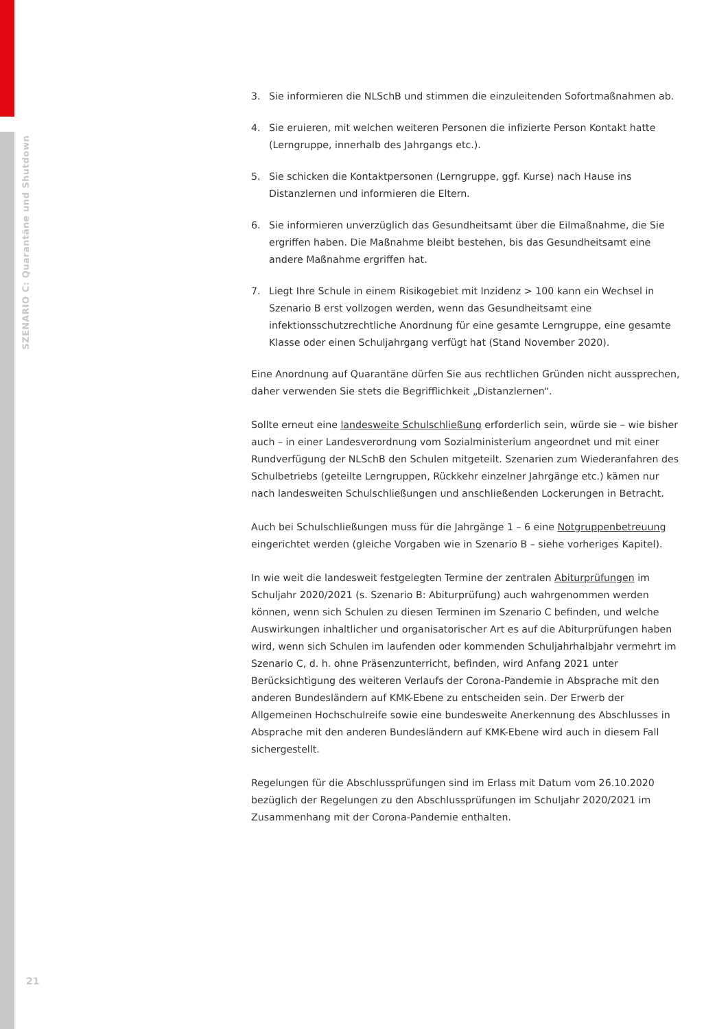SZENARIO C: Quarantäne und Shutdown
3. Sie informieren die NLSchB und stimmen die einzuleitenden Sofortmaßnahmen ab.
4. Sie eruieren, mit welchen weiteren Personen die infizierte Person Kontakt hatte (Lerngruppe, innerhalb des Jahrgangs etc.).
5. Sie schicken die Kontaktpersonen (Lerngruppe, ggf. Kurse) nach Hause ins Distanzlernen und informieren die Eltern.
6. Sie informieren unverzüglich das Gesundheitsamt über die Eilmaßnahme, die Sie ergriffen haben. Die Maßnahme bleibt bestehen, bis das Gesundheitsamt eine andere Maßnahme ergriffen hat.
7. Liegt Ihre Schule in einem Risikogebiet mit Inzidenz > 100 kann ein Wechsel in Szenario B erst vollzogen werden, wenn das Gesundheitsamt eine infektionsschutzrechtliche Anordnung für eine gesamte Lerngruppe, eine gesamte Klasse oder einen Schuljahrgang verfügt hat (Stand November 2020).
Eine Anordnung auf Quarantäne dürfen Sie aus rechtlichen Gründen nicht aussprechen, daher verwenden Sie stets die Begrifflichkeit „Distanzlernen“.
Sollte erneut eine landesweite Schulschließung erforderlich sein, würde sie – wie bisher auch – in einer Landesverordnung vom Sozialministerium angeordnet und mit einer Rundverfügung der NLSchB den Schulen mitgeteilt. Szenarien zum Wiederanfahren des Schulbetriebs (geteilte Lerngruppen, Rückkehr einzelner Jahrgänge etc.) kämen nur nach landesweiten Schulschließungen und anschließenden Lockerungen in Betracht.
Auch bei Schulschließungen muss für die Jahrgänge 1 – 6 eine Notgruppenbetreuung eingerichtet werden (gleiche Vorgaben wie in Szenario B – siehe vorheriges Kapitel).
In wie weit die landesweit festgelegten Termine der zentralen Abiturprüfungen im Schuljahr 2020/2021 (s. Szenario B: Abiturprüfung) auch wahrgenommen werden können, wenn sich Schulen zu diesen Terminen im Szenario C befinden, und welche Auswirkungen inhaltlicher und organisatorischer Art es auf die Abiturprüfungen haben wird, wenn sich Schulen im laufenden oder kommenden Schuljahrhalbjahr vermehrt im Szenario C, d. h. ohne Präsenzunterricht, befinden, wird Anfang 2021 unter Berücksichtigung des weiteren Verlaufs der Corona-Pandemie in Absprache mit den anderen Bundesländern auf KMK-Ebene zu entscheiden sein. Der Erwerb der Allgemeinen Hochschulreife sowie eine bundesweite Anerkennung des Abschlusses in Absprache mit den anderen Bundesländern auf KMK-Ebene wird auch in diesem Fall sichergestellt.
Regelungen für die Abschlussprüfungen sind im Erlass mit Datum vom 26.10.2020 bezüglich der Regelungen zu den Abschlussprüfungen im Schuljahr 2020/2021 im Zusammenhang mit der Corona-Pandemie enthalten.
21